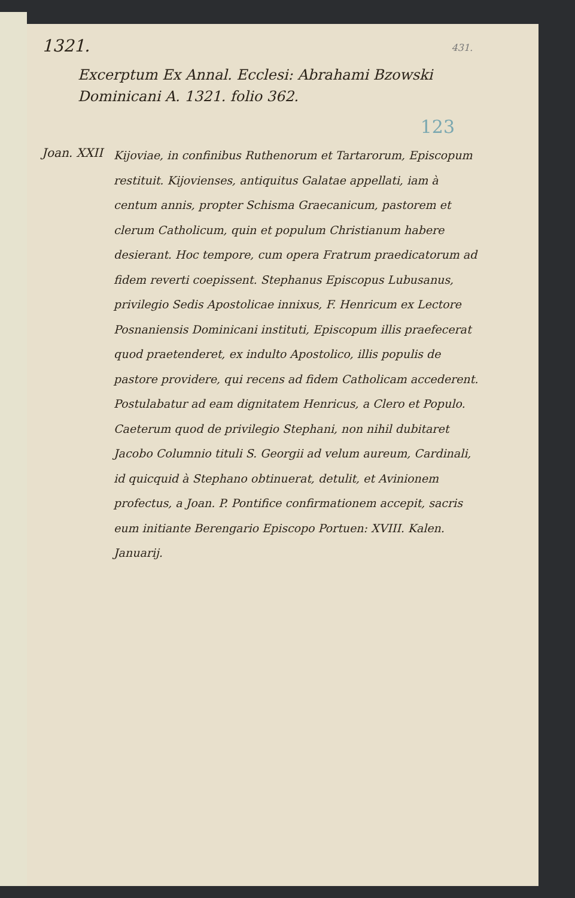1321. 431.
Excerptum Ex Annal. Ecclesi: Abrahami Bzowski Dominicani A. 1321. folio 362.
123
Joan. XXII
Kijoviae, in confinibus Ruthenorum et Tartarorum, Episcopum restituit. Kijovienses, antiquitus Galatae appellati, iam à centum annis, propter Schisma Graecanicum, pastorem et clerum Catholicum, quin et populum Christianum habere desierant. Hoc tempore, cum opera Fratrum praedicatorum ad fidem reverti coepissent. Stephanus Episcopus Lubusanus, privilegio Sedis Apostolicae innixus, F. Henricum ex Lectore Posnaniensis Dominicani instituti, Episcopum illis praefecerat quod praetenderet, ex indulto Apostolico, illis populis de pastore providere, qui recens ad fidem Catholicam accederent. Postulabatur ad eam dignitatem Henricus, a Clero et Populo. Caeterum quod de privilegio Stephani, non nihil dubitaret Jacobo Columnio tituli S. Georgii ad velum aureum, Cardinali, id quicquid à Stephano obtinuerat, detulit, et Avinionem profectus, a Joan. P. Pontifice confirmationem accepit, sacris eum initiante Berengario Episcopo Portuen: XVIII. Kalen. Januarij.